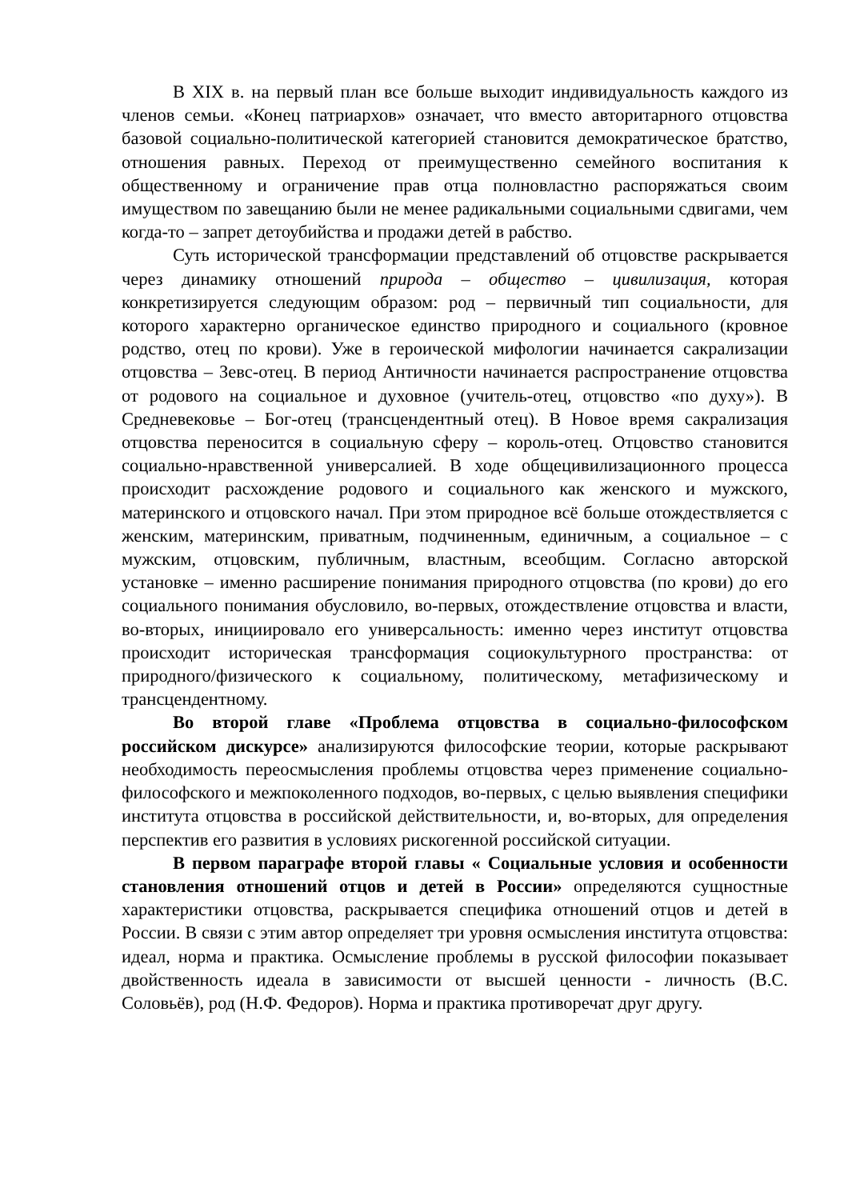В XIX в. на первый план все больше выходит индивидуальность каждого из членов семьи. «Конец патриархов» означает, что вместо авторитарного отцовства базовой социально-политической категорией становится демократическое братство, отношения равных. Переход от преимущественно семейного воспитания к общественному и ограничение прав отца полновластно распоряжаться своим имуществом по завещанию были не менее радикальными социальными сдвигами, чем когда-то – запрет детоубийства и продажи детей в рабство.
Суть исторической трансформации представлений об отцовстве раскрывается через динамику отношений природа – общество – цивилизация, которая конкретизируется следующим образом: род – первичный тип социальности, для которого характерно органическое единство природного и социального (кровное родство, отец по крови). Уже в героической мифологии начинается сакрализации отцовства – Зевс-отец. В период Античности начинается распространение отцовства от родового на социальное и духовное (учитель-отец, отцовство «по духу»). В Средневековье – Бог-отец (трансцендентный отец). В Новое время сакрализация отцовства переносится в социальную сферу – король-отец. Отцовство становится социально-нравственной универсалией. В ходе общецивилизационного процесса происходит расхождение родового и социального как женского и мужского, материнского и отцовского начал. При этом природное всё больше отождествляется с женским, материнским, приватным, подчиненным, единичным, а социальное – с мужским, отцовским, публичным, властным, всеобщим. Согласно авторской установке – именно расширение понимания природного отцовства (по крови) до его социального понимания обусловило, во-первых, отождествление отцовства и власти, во-вторых, инициировало его универсальность: именно через институт отцовства происходит историческая трансформация социокультурного пространства: от природного/физического к социальному, политическому, метафизическому и трансцендентному.
Во второй главе «Проблема отцовства в социально-философском российском дискурсе» анализируются философские теории, которые раскрывают необходимость переосмысления проблемы отцовства через применение социально-философского и межпоколенного подходов, во-первых, с целью выявления специфики института отцовства в российской действительности, и, во-вторых, для определения перспектив его развития в условиях рискогенной российской ситуации.
В первом параграфе второй главы « Социальные условия и особенности становления отношений отцов и детей в России» определяются сущностные характеристики отцовства, раскрывается специфика отношений отцов и детей в России. В связи с этим автор определяет три уровня осмысления института отцовства: идеал, норма и практика. Осмысление проблемы в русской философии показывает двойственность идеала в зависимости от высшей ценности - личность (В.С. Соловьёв), род (Н.Ф. Федоров). Норма и практика противоречат друг другу.